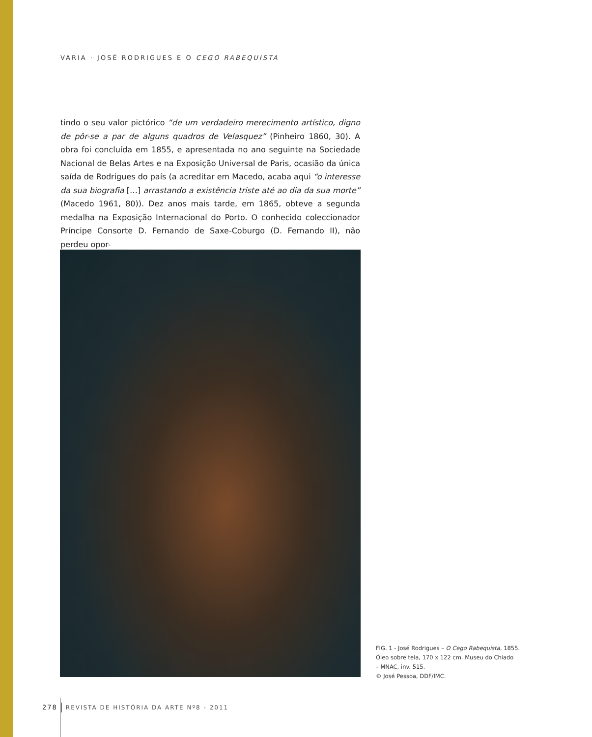VARIA · JOSÉ RODRIGUES E O CEGO RABEQUISTA
tindo o seu valor pictórico “de um verdadeiro merecimento artístico, digno de pôr-se a par de alguns quadros de Velasquez” (Pinheiro 1860, 30). A obra foi concluída em 1855, e apresentada no ano seguinte na Sociedade Nacional de Belas Artes e na Exposição Universal de Paris, ocasião da única saída de Rodrigues do país (a acreditar em Macedo, acaba aqui “o interesse da sua biografia […] arrastando a existência triste até ao dia da sua morte” (Macedo 1961, 80)). Dez anos mais tarde, em 1865, obteve a segunda medalha na Exposição Internacional do Porto. O conhecido coleccionador Príncipe Consorte D. Fernando de Saxe-Coburgo (D. Fernando II), não perdeu opor-
FIG. 1 - José Rodrigues – O Cego Rabequista, 1855.
Óleo sobre tela, 170 x 122 cm. Museu do Chiado
– MNAC, inv. 515.
© José Pessoa, DDF/IMC.
278 REVISTA DE HISTÓRIA DA ARTE Nº8 - 2011